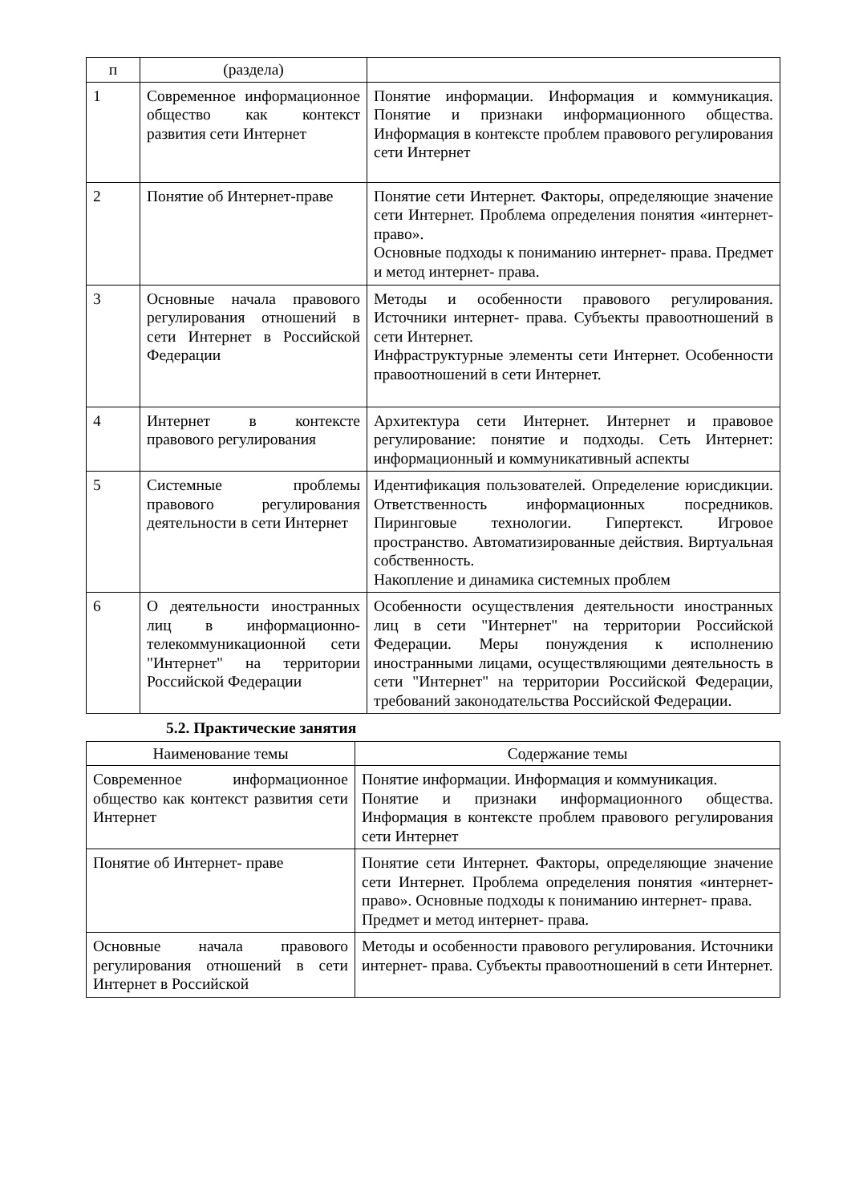| п | (раздела) | |
| --- | --- | --- |
| 1 | Современное информационное общество как контекст развития сети Интернет | Понятие информации. Информация и коммуникация. Понятие и признаки информационного общества. Информация в контексте проблем правового регулирования сети Интернет |
| 2 | Понятие об Интернет-праве | Понятие сети Интернет. Факторы, определяющие значение сети Интернет. Проблема определения понятия «интернет- право». Основные подходы к пониманию интернет- права. Предмет и метод интернет- права. |
| 3 | Основные начала правового регулирования отношений в сети Интернет в Российской Федерации | Методы и особенности правового регулирования. Источники интернет- права. Субъекты правоотношений в сети Интернет. Инфраструктурные элементы сети Интернет. Особенности правоотношений в сети Интернет. |
| 4 | Интернет в контексте правового регулирования | Архитектура сети Интернет. Интернет и правовое регулирование: понятие и подходы. Сеть Интернет: информационный и коммуникативный аспекты |
| 5 | Системные проблемы правового регулирования деятельности в сети Интернет | Идентификация пользователей. Определение юрисдикции. Ответственность информационных посредников. Пиринговые технологии. Гипертекст. Игровое пространство. Автоматизированные действия. Виртуальная собственность. Накопление и динамика системных проблем |
| 6 | О деятельности иностранных лиц в информационно-телекоммуникационной сети "Интернет" на территории Российской Федерации | Особенности осуществления деятельности иностранных лиц в сети "Интернет" на территории Российской Федерации. Меры понуждения к исполнению иностранными лицами, осуществляющими деятельность в сети "Интернет" на территории Российской Федерации, требований законодательства Российской Федерации. |
5.2. Практические занятия
| Наименование темы | Содержание темы |
| --- | --- |
| Современное информационное общество как контекст развития сети Интернет | Понятие информации. Информация и коммуникация. Понятие и признаки информационного общества. Информация в контексте проблем правового регулирования сети Интернет |
| Понятие об Интернет- праве | Понятие сети Интернет. Факторы, определяющие значение сети Интернет. Проблема определения понятия «интернет- право». Основные подходы к пониманию интернет- права. Предмет и метод интернет- права. |
| Основные начала правового регулирования отношений в сети Интернет в Российской | Методы и особенности правового регулирования. Источники интернет- права. Субъекты правоотношений в сети Интернет. |